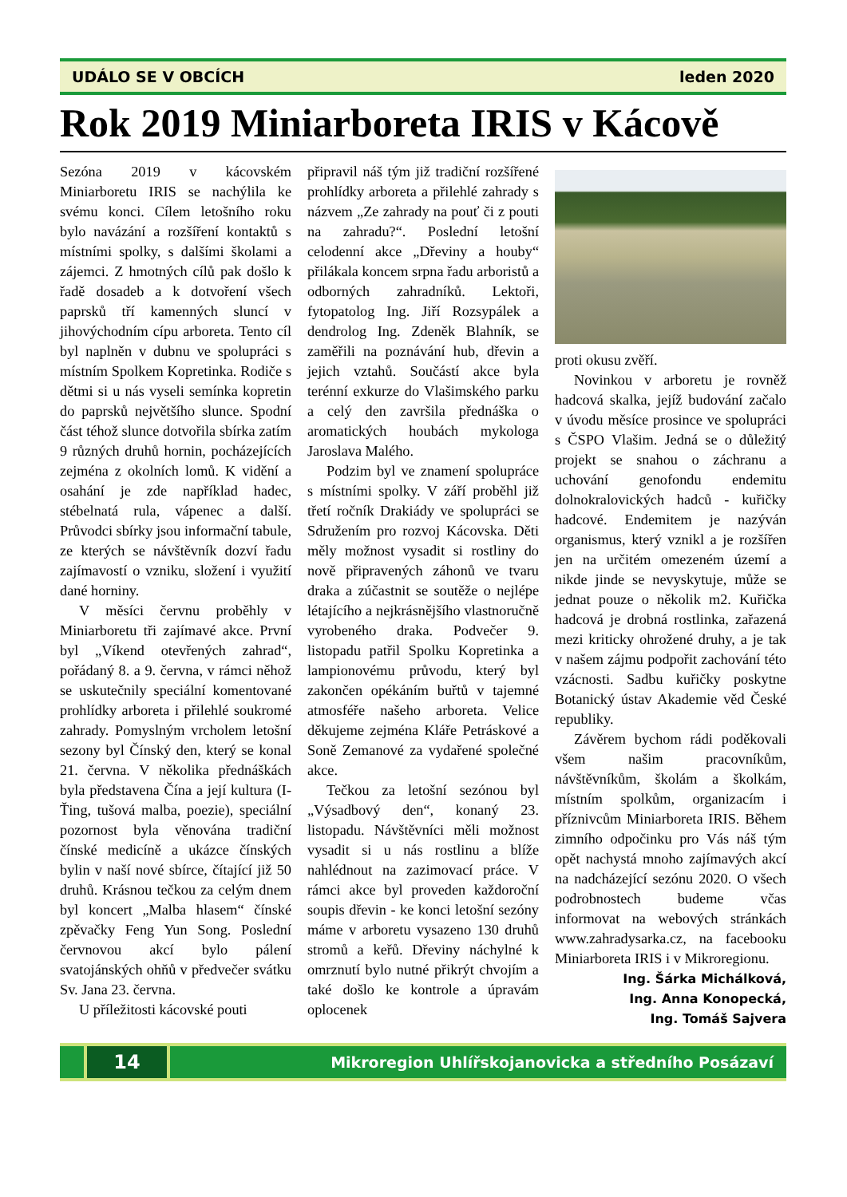UDÁLO SE V OBCÍCH leden 2020
Rok 2019 Miniarboreta IRIS v Kácově
Sezóna 2019 v kácovském Miniarboretu IRIS se nachýlila ke svému konci. Cílem letošního roku bylo navázání a rozšíření kontaktů s místními spolky, s dalšími školami a zájemci. Z hmotných cílů pak došlo k řadě dosadeb a k dotvoření všech paprsků tří kamenných sluncí v jihovýchodním cípu arboreta. Tento cíl byl naplněn v dubnu ve spolupráci s místním Spolkem Kopretinka. Rodiče s dětmi si u nás vyseli semínka kopretin do paprsků největšího slunce. Spodní část téhož slunce dotvořila sbírka zatím 9 různých druhů hornin, pocházejících zejména z okolních lomů. K vidění a osahání je zde například hadec, stébelnatá rula, vápenec a další. Průvodci sbírky jsou informační tabule, ze kterých se návštěvník dozví řadu zajímavostí o vzniku, složení i využití dané horniny.
V měsíci červnu proběhly v Miniarboretu tři zajímavé akce. První byl „Víkend otevřených zahrad“, pořádaný 8. a 9. června, v rámci něhož se uskutečnily speciální komentované prohlídky arboreta i přilehlé soukromé zahrady. Pomyslným vrcholem letošní sezony byl Čínský den, který se konal 21. června. V několika přednáškách byla představena Čína a její kultura (I-Ťing, tušová malba, poezie), speciální pozornost byla věnována tradiční čínské medicíně a ukázce čínských bylin v naší nové sbírce, čítající již 50 druhů. Krásnou tečkou za celým dnem byl koncert „Malba hlasem“ čínské zpěvačky Feng Yun Song. Poslední červnovou akcí bylo pálení svatojánských ohňů v předvečer svátku Sv. Jana 23. června.
U příležitosti kácovské pouti
připravil náš tým již tradiční rozšířené prohlídky arboreta a přilehlé zahrady s názvem „Ze zahrady na pouť či z pouti na zahradu?“. Poslední letošní celodenní akce „Dřeviny a houby“ přilákala koncem srpna řadu arboristů a odborných zahradníků. Lektoři, fytopatolog Ing. Jiří Rozsypálek a dendrolog Ing. Zdeněk Blahník, se zaměřili na poznávání hub, dřevin a jejich vztahů. Součástí akce byla terénní exkurze do Vlašimského parku a celý den završila přednáška o aromatických houbách mykologa Jaroslava Malého.
Podzim byl ve znamení spolupráce s místními spolky. V září proběhl již třetí ročník Drakiády ve spolupráci se Sdružením pro rozvoj Kácovska. Děti měly možnost vysadit si rostliny do nově připravených záhonů ve tvaru draka a zúčastnit se soutěže o nejlépe létajícího a nejkrásnějšího vlastnoručně vyrobeného draka. Podvečer 9. listopadu patřil Spolku Kopretinka a lampionovému průvodu, který byl zakončen opékáním buřtů v tajemné atmosféře našeho arboreta. Velice děkujeme zejména Kláře Petráskové a Soně Zemanové za vydařené společné akce.
Tečkou za letošní sezónou byl „Výsadbový den“, konaný 23. listopadu. Návštěvníci měli možnost vysadit si u nás rostlinu a blíže nahlédnout na zazimovací práce. V rámci akce byl proveden každoroční soupis dřevin - ke konci letošní sezóny máme v arboretu vysazeno 130 druhů stromů a keřů. Dřeviny náchylné k omrznutí bylo nutné přikrýt chvojím a také došlo ke kontrole a úpravám oplocenek
proti okusu zvěří.
Novinkou v arboretu je rovněž hadcová skalka, jejíž budování začalo v úvodu měsíce prosince ve spolupráci s ČSPO Vlašim. Jedná se o důležitý projekt se snahou o záchranu a uchování genofondu endemitu dolnokralovických hadců - kuřičky hadcové. Endemitem je nazýván organismus, který vznikl a je rozšířen jen na určitém omezeném území a nikde jinde se nevyskytuje, může se jednat pouze o několik m2. Kuřička hadcová je drobná rostlinka, zařazená mezi kriticky ohrožené druhy, a je tak v našem zájmu podpořit zachování této vzácnosti. Sadbu kuřičky poskytne Botanický ústav Akademie věd České republiky.
Závěrem bychom rádi poděkovali všem našim pracovníkům, návštěvníkům, školám a školkám, místním spolkům, organizacím i příznivcům Miniarboreta IRIS. Během zimního odpočinku pro Vás náš tým opět nachystá mnoho zajímavých akcí na nadcházející sezónu 2020. O všech podrobnostech budeme včas informovat na webových stránkách www.zahradysarka.cz, na facebooku Miniarboreta IRIS i v Mikroregionu.
Ing. Šárka Michálková,
Ing. Anna Konopecká,
Ing. Tomáš Sajvera
14
Mikroregion Uhlířskojanovicka a středního Posázaví